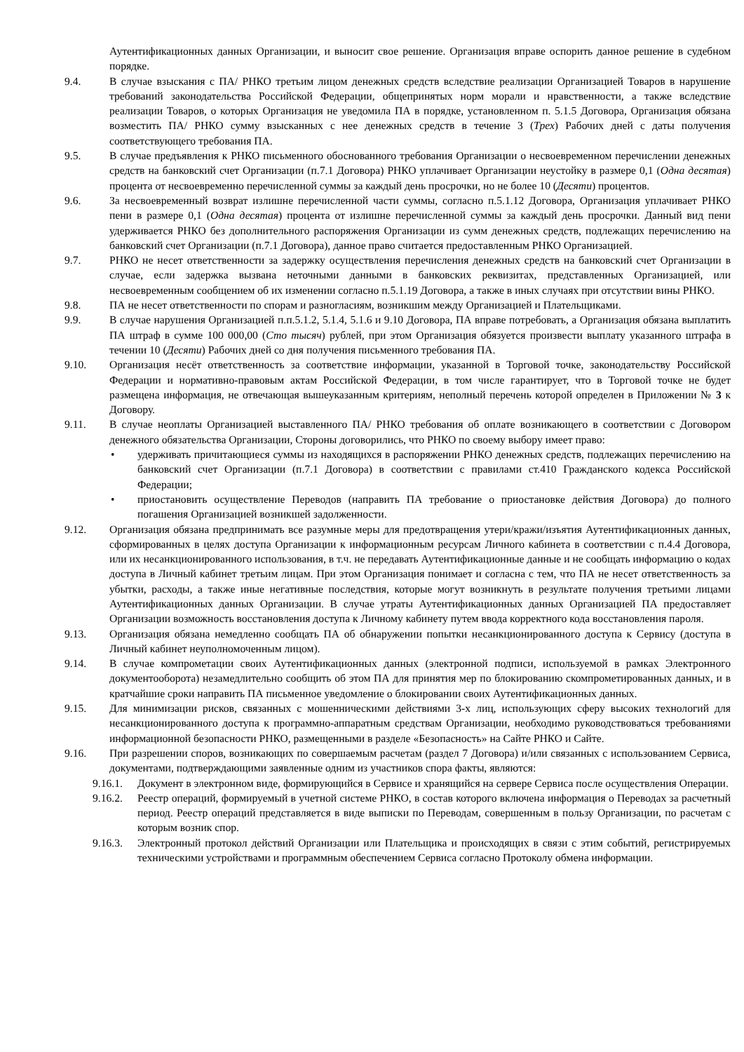Аутентификационных данных Организации, и выносит свое решение. Организация вправе оспорить данное решение в судебном порядке.
9.4. В случае взыскания с ПА/ РНКО третьим лицом денежных средств вследствие реализации Организацией Товаров в нарушение требований законодательства Российской Федерации, общепринятых норм морали и нравственности, а также вследствие реализации Товаров, о которых Организация не уведомила ПА в порядке, установленном п. 5.1.5 Договора, Организация обязана возместить ПА/ РНКО сумму взысканных с нее денежных средств в течение 3 (Трех) Рабочих дней с даты получения соответствующего требования ПА.
9.5. В случае предъявления к РНКО письменного обоснованного требования Организации о несвоевременном перечислении денежных средств на банковский счет Организации (п.7.1 Договора) РНКО уплачивает Организации неустойку в размере 0,1 (Одна десятая) процента от несвоевременно перечисленной суммы за каждый день просрочки, но не более 10 (Десяти) процентов.
9.6. За несвоевременный возврат излишне перечисленной части суммы, согласно п.5.1.12 Договора, Организация уплачивает РНКО пени в размере 0,1 (Одна десятая) процента от излишне перечисленной суммы за каждый день просрочки. Данный вид пени удерживается РНКО без дополнительного распоряжения Организации из сумм денежных средств, подлежащих перечислению на банковский счет Организации (п.7.1 Договора), данное право считается предоставленным РНКО Организацией.
9.7. РНКО не несет ответственности за задержку осуществления перечисления денежных средств на банковский счет Организации в случае, если задержка вызвана неточными данными в банковских реквизитах, представленных Организацией, или несвоевременным сообщением об их изменении согласно п.5.1.19 Договора, а также в иных случаях при отсутствии вины РНКО.
9.8. ПА не несет ответственности по спорам и разногласиям, возникшим между Организацией и Плательщиками.
9.9. В случае нарушения Организацией п.п.5.1.2, 5.1.4, 5.1.6 и 9.10 Договора, ПА вправе потребовать, а Организация обязана выплатить ПА штраф в сумме 100 000,00 (Сто тысяч) рублей, при этом Организация обязуется произвести выплату указанного штрафа в течении 10 (Десяти) Рабочих дней со дня получения письменного требования ПА.
9.10. Организация несёт ответственность за соответствие информации, указанной в Торговой точке, законодательству Российской Федерации и нормативно-правовым актам Российской Федерации, в том числе гарантирует, что в Торговой точке не будет размещена информация, не отвечающая вышеуказанным критериям, неполный перечень которой определен в Приложении № 3 к Договору.
9.11. В случае неоплаты Организацией выставленного ПА/ РНКО требования об оплате возникающего в соответствии с Договором денежного обязательства Организации, Стороны договорились, что РНКО по своему выбору имеет право:
• удерживать причитающиеся суммы из находящихся в распоряжении РНКО денежных средств, подлежащих перечислению на банковский счет Организации (п.7.1 Договора) в соответствии с правилами ст.410 Гражданского кодекса Российской Федерации;
• приостановить осуществление Переводов (направить ПА требование о приостановке действия Договора) до полного погашения Организацией возникшей задолженности.
9.12. Организация обязана предпринимать все разумные меры для предотвращения утери/кражи/изъятия Аутентификационных данных, сформированных в целях доступа Организации к информационным ресурсам Личного кабинета в соответствии с п.4.4 Договора, или их несанкционированного использования, в т.ч. не передавать Аутентификационные данные и не сообщать информацию о кодах доступа в Личный кабинет третьим лицам. При этом Организация понимает и согласна с тем, что ПА не несет ответственность за убытки, расходы, а также иные негативные последствия, которые могут возникнуть в результате получения третьими лицами Аутентификационных данных Организации. В случае утраты Аутентификационных данных Организацией ПА предоставляет Организации возможность восстановления доступа к Личному кабинету путем ввода корректного кода восстановления пароля.
9.13. Организация обязана немедленно сообщать ПА об обнаружении попытки несанкционированного доступа к Сервису (доступа в Личный кабинет неуполномоченным лицом).
9.14. В случае компрометации своих Аутентификационных данных (электронной подписи, используемой в рамках Электронного документооборота) незамедлительно сообщить об этом ПА для принятия мер по блокированию скомпрометированных данных, и в кратчайшие сроки направить ПА письменное уведомление о блокировании своих Аутентификационных данных.
9.15. Для минимизации рисков, связанных с мошенническими действиями 3-х лиц, использующих сферу высоких технологий для несанкционированного доступа к программно-аппаратным средствам Организации, необходимо руководствоваться требованиями информационной безопасности РНКО, размещенными в разделе «Безопасность» на Сайте РНКО и Сайте.
9.16. При разрешении споров, возникающих по совершаемым расчетам (раздел 7 Договора) и/или связанных с использованием Сервиса, документами, подтверждающими заявленные одним из участников спора факты, являются:
9.16.1.
Документ в электронном виде, формирующийся в Сервисе и хранящийся на сервере Сервиса после осуществления Операции.
9.16.2.
Реестр операций, формируемый в учетной системе РНКО, в состав которого включена информация о Переводах за расчетный период. Реестр операций представляется в виде выписки по Переводам, совершенным в пользу Организации, по расчетам с которым возник спор.
9.16.3.
Электронный протокол действий Организации или Плательщика и происходящих в связи с этим событий, регистрируемых техническими устройствами и программным обеспечением Сервиса согласно Протоколу обмена информации.